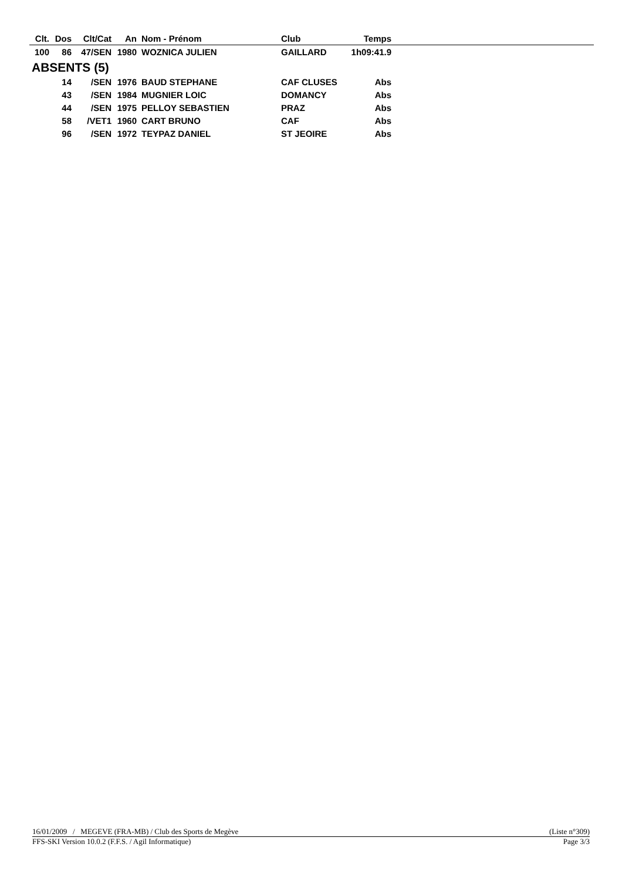| Clt. | Dos | Clt/Cat | An | Nom - Prénom | Club | Temps | |
| --- | --- | --- | --- | --- | --- | --- | --- |
| 100 | 86 | 47/SEN | 1980 | WOZNICA JULIEN | GAILLARD | 1h09:41.9 | |
| ABSENTS (5) | | | | | | | |
| | 14 | /SEN | 1976 | BAUD STEPHANE | CAF CLUSES | Abs | |
| | 43 | /SEN | 1984 | MUGNIER LOIC | DOMANCY | Abs | |
| | 44 | /SEN | 1975 | PELLOY SEBASTIEN | PRAZ | Abs | |
| | 58 | /VET1 | 1960 | CART BRUNO | CAF | Abs | |
| | 96 | /SEN | 1972 | TEYPAZ DANIEL | ST JEOIRE | Abs | |
16/01/2009 / MEGEVE (FRA-MB) / Club des Sports de Megève (Liste n°309)
FFS-SKI Version 10.0.2 (F.F.S. / Agil Informatique) Page 3/3